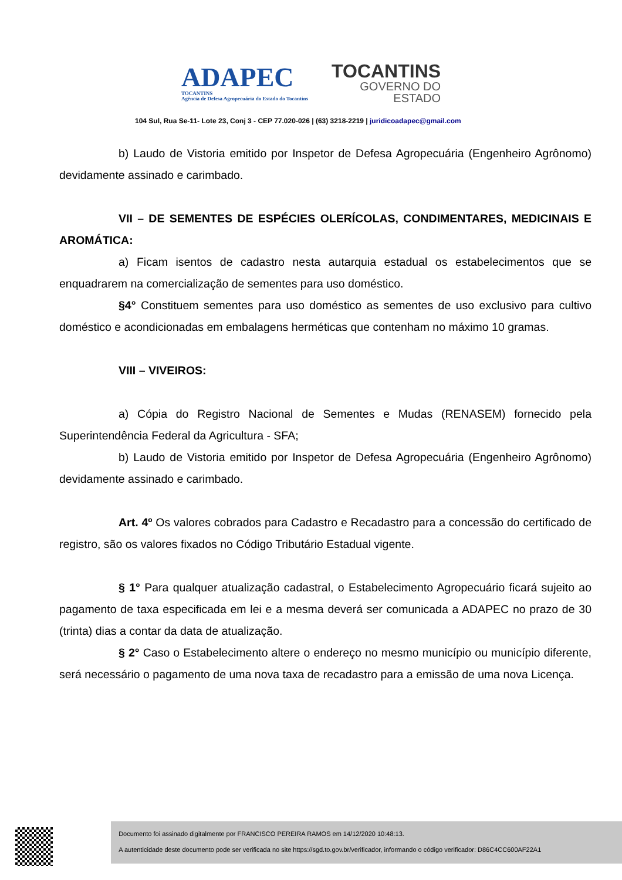ADAPEC
TOCANTINS
Agência de Defesa Agropecuária do Estado do Tocantins
TOCANTINS
GOVERNO DO
ESTADO
104 Sul, Rua Se-11- Lote 23, Conj 3 - CEP 77.020-026 | (63) 3218-2219 | juridicoadapec@gmail.com
b) Laudo de Vistoria emitido por Inspetor de Defesa Agropecuária (Engenheiro Agrônomo) devidamente assinado e carimbado.
VII – DE SEMENTES DE ESPÉCIES OLERÍCOLAS, CONDIMENTARES, MEDICINAIS E AROMÁTICA:
a) Ficam isentos de cadastro nesta autarquia estadual os estabelecimentos que se enquadrarem na comercialização de sementes para uso doméstico.
§4° Constituem sementes para uso doméstico as sementes de uso exclusivo para cultivo doméstico e acondicionadas em embalagens herméticas que contenham no máximo 10 gramas.
VIII – VIVEIROS:
a) Cópia do Registro Nacional de Sementes e Mudas (RENASEM) fornecido pela Superintendência Federal da Agricultura - SFA;
b) Laudo de Vistoria emitido por Inspetor de Defesa Agropecuária (Engenheiro Agrônomo) devidamente assinado e carimbado.
Art. 4º Os valores cobrados para Cadastro e Recadastro para a concessão do certificado de registro, são os valores fixados no Código Tributário Estadual vigente.
§ 1° Para qualquer atualização cadastral, o Estabelecimento Agropecuário ficará sujeito ao pagamento de taxa especificada em lei e a mesma deverá ser comunicada a ADAPEC no prazo de 30 (trinta) dias a contar da data de atualização.
§ 2° Caso o Estabelecimento altere o endereço no mesmo município ou município diferente, será necessário o pagamento de uma nova taxa de recadastro para a emissão de uma nova Licença.
Documento foi assinado digitalmente por FRANCISCO PEREIRA RAMOS em 14/12/2020 10:48:13.
A autenticidade deste documento pode ser verificada no site https://sgd.to.gov.br/verificador, informando o código verificador: D86C4CC600AF22A1